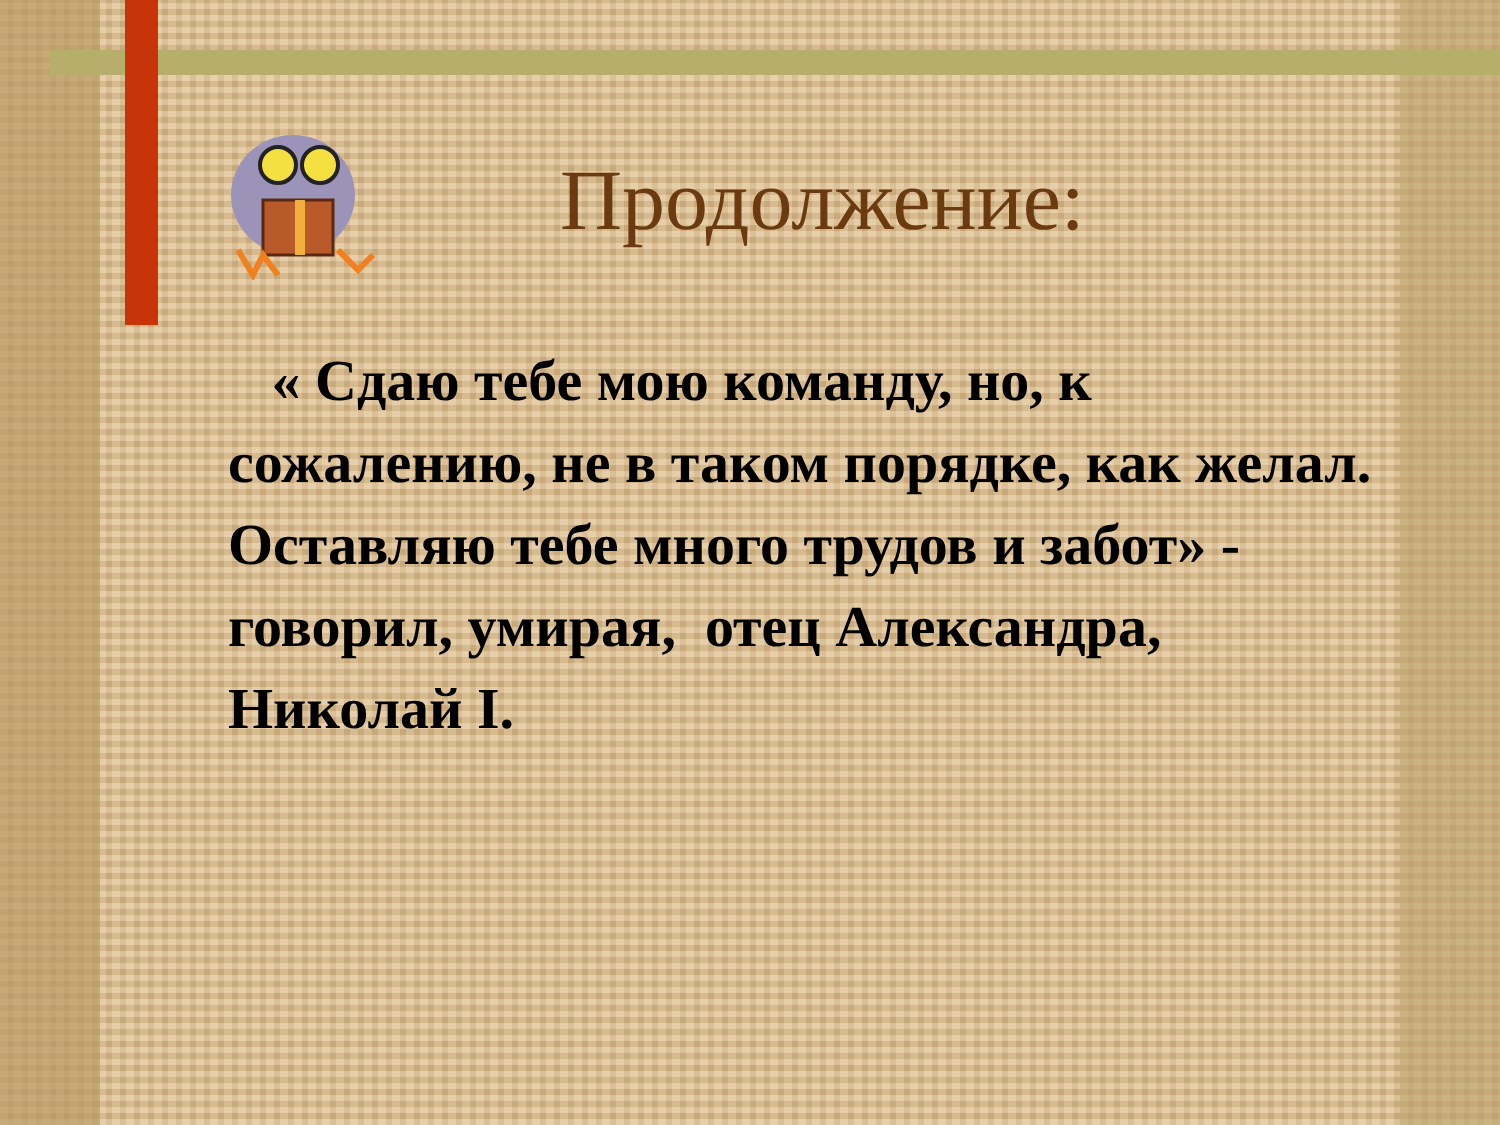Продолжение:
« Сдаю тебе мою команду, но, к сожалению, не в таком порядке, как желал. Оставляю тебе много трудов и забот» - говорил, умирая, отец Александра, Николай I.